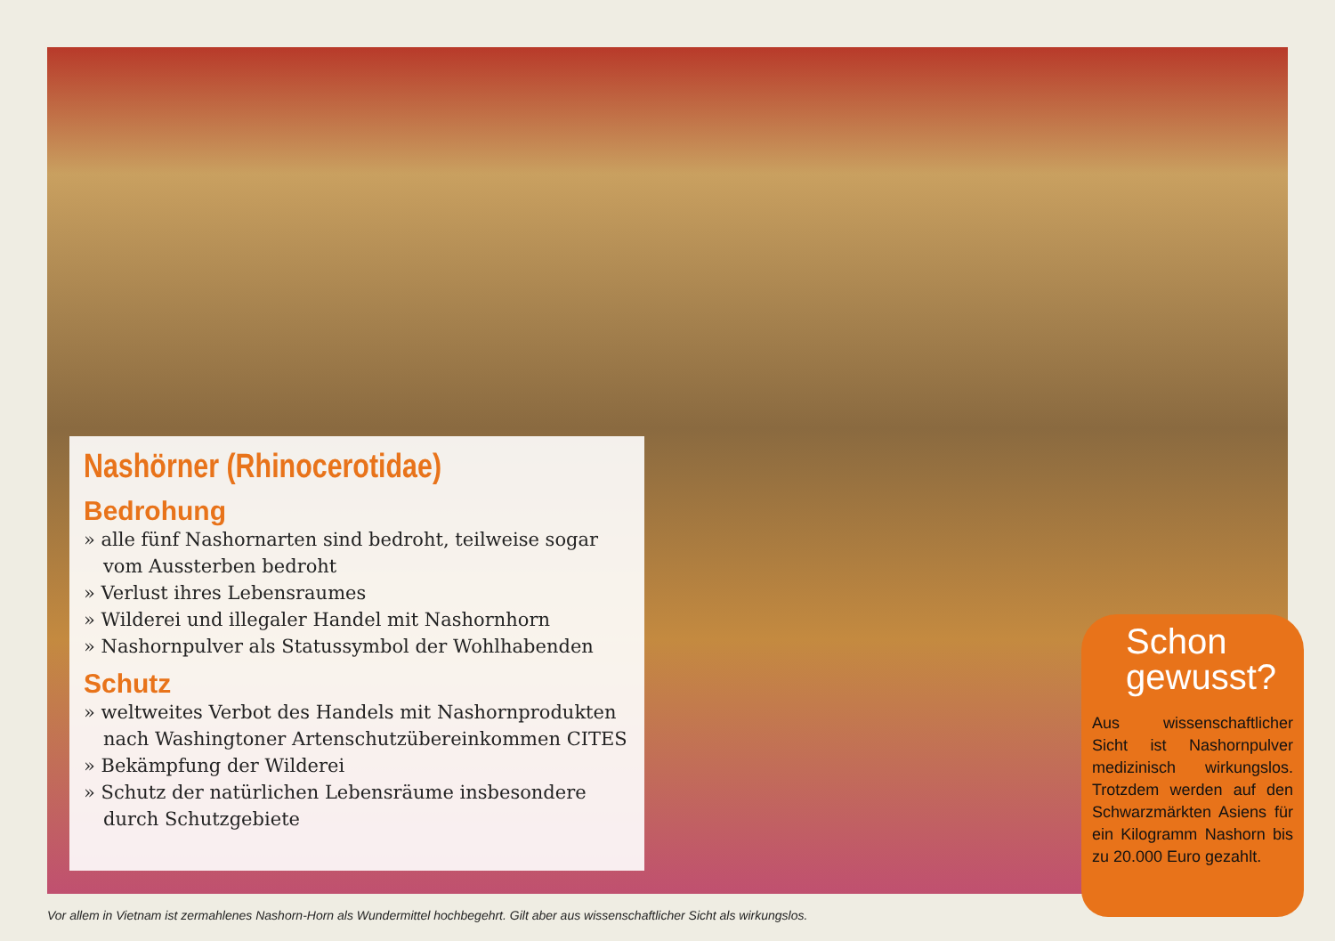Nashörner (Rhinocerotidae)
Bedrohung
» alle fünf Nashornarten sind bedroht, teilweise sogar vom Aussterben bedroht
» Verlust ihres Lebensraumes
» Wilderei und illegaler Handel mit Nashornhorn
» Nashornpulver als Statussymbol der Wohlhabenden
Schutz
» weltweites Verbot des Handels mit Nashornprodukten nach Washingtoner Artenschutzübereinkommen CITES
» Bekämpfung der Wilderei
» Schutz der natürlichen Lebensräume insbesondere durch Schutzgebiete
Aus wissenschaftlicher Sicht ist Nashornpulver medizinisch wirkungslos. Trotzdem werden auf den Schwarzmärkten Asiens für ein Kilogramm Nashorn bis zu 20.000 Euro gezahlt.
Schon
gewusst?
Vor allem in Vietnam ist zermahlenes Nashorn-Horn als Wundermittel hochbegehrt. Gilt aber aus wissenschaftlicher Sicht als wirkungslos.